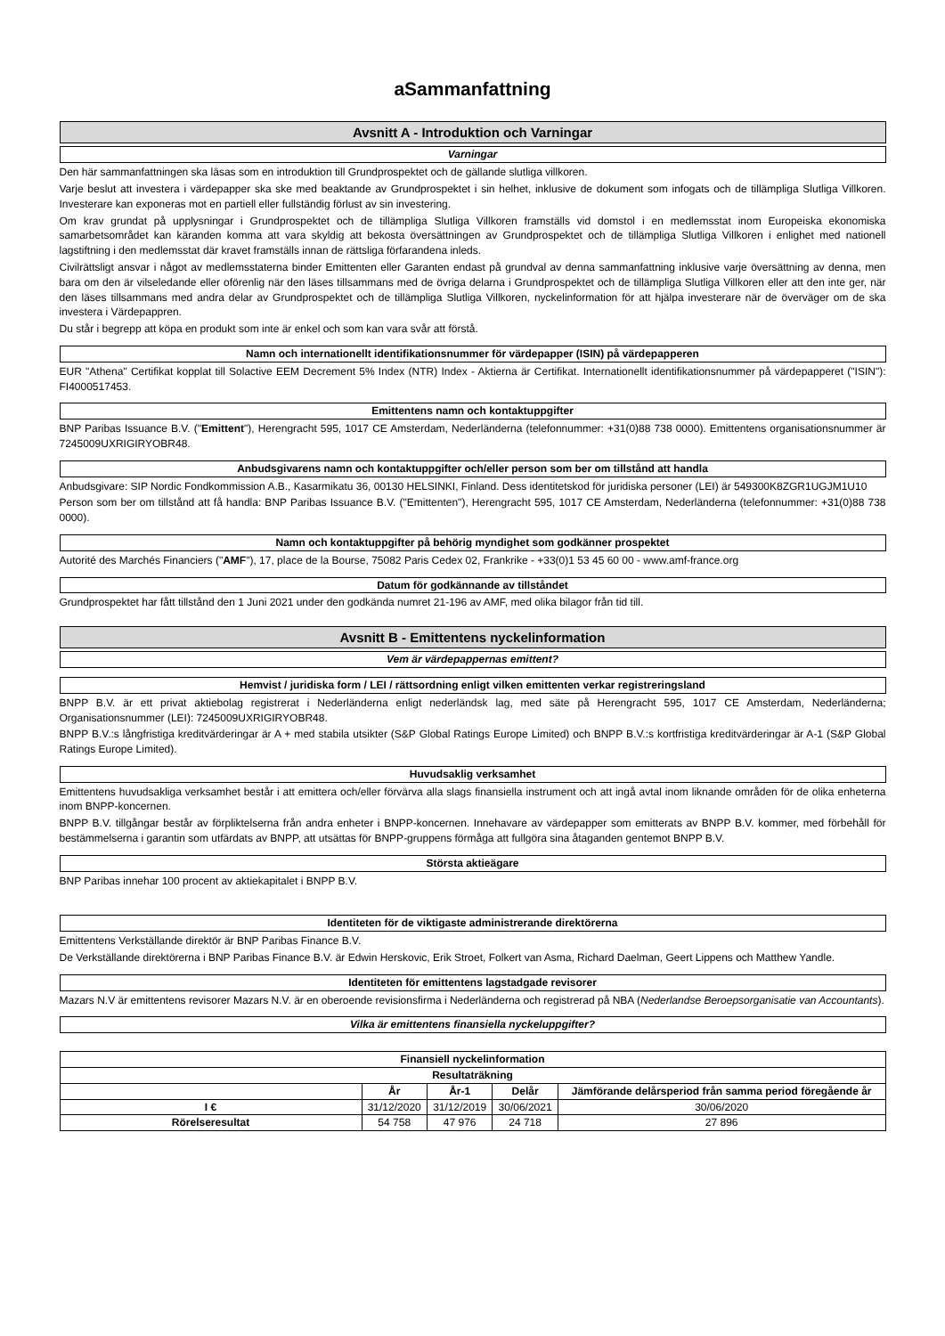aSammanfattning
Avsnitt A - Introduktion och Varningar
Varningar
Den här sammanfattningen ska läsas som en introduktion till Grundprospektet och de gällande slutliga villkoren.
Varje beslut att investera i värdepapper ska ske med beaktande av Grundprospektet i sin helhet, inklusive de dokument som infogats och de tillämpliga Slutliga Villkoren. Investerare kan exponeras mot en partiell eller fullständig förlust av sin investering.
Om krav grundat på upplysningar i Grundprospektet och de tillämpliga Slutliga Villkoren framställs vid domstol i en medlemsstat inom Europeiska ekonomiska samarbetsområdet kan käranden komma att vara skyldig att bekosta översättningen av Grundprospektet och de tillämpliga Slutliga Villkoren i enlighet med nationell lagstiftning i den medlemsstat där kravet framställs innan de rättsliga förfarandena inleds.
Civilrättsligt ansvar i något av medlemsstaterna binder Emittenten eller Garanten endast på grundval av denna sammanfattning inklusive varje översättning av denna, men bara om den är vilseledande eller oförenlig när den läses tillsammans med de övriga delarna i Grundprospektet och de tillämpliga Slutliga Villkoren eller att den inte ger, när den läses tillsammans med andra delar av Grundprospektet och de tillämpliga Slutliga Villkoren, nyckelinformation för att hjälpa investerare när de överväger om de ska investera i Värdepappren.
Du står i begrepp att köpa en produkt som inte är enkel och som kan vara svår att förstå.
Namn och internationellt identifikationsnummer för värdepapper (ISIN) på värdepapperen
EUR "Athena" Certifikat kopplat till Solactive EEM Decrement 5% Index (NTR) Index - Aktierna är Certifikat. Internationellt identifikationsnummer på värdepapperet ("ISIN"): FI4000517453.
Emittentens namn och kontaktuppgifter
BNP Paribas Issuance B.V. ("Emittent"), Herengracht 595, 1017 CE Amsterdam, Nederländerna (telefonnummer: +31(0)88 738 0000). Emittentens organisationsnummer är 7245009UXRIGIRYOBR48.
Anbudsgivarens namn och kontaktuppgifter och/eller person som ber om tillstånd att handla
Anbudsgivare: SIP Nordic Fondkommission A.B., Kasarmikatu 36, 00130 HELSINKI, Finland. Dess identitetskod för juridiska personer (LEI) är 549300K8ZGR1UGJM1U10
Person som ber om tillstånd att få handla: BNP Paribas Issuance B.V. ("Emittenten"), Herengracht 595, 1017 CE Amsterdam, Nederländerna (telefonnummer: +31(0)88 738 0000).
Namn och kontaktuppgifter på behörig myndighet som godkänner prospektet
Autorité des Marchés Financiers ("AMF"), 17, place de la Bourse, 75082 Paris Cedex 02, Frankrike - +33(0)1 53 45 60 00 - www.amf-france.org
Datum för godkännande av tillståndet
Grundprospektet har fått tillstånd den 1 Juni 2021 under den godkända numret 21-196 av AMF, med olika bilagor från tid till.
Avsnitt B - Emittentens nyckelinformation
Vem är värdepappernas emittent?
Hemvist / juridiska form / LEI / rättsordning enligt vilken emittenten verkar registreringsland
BNPP B.V. är ett privat aktiebolag registrerat i Nederländerna enligt nederländsk lag, med säte på Herengracht 595, 1017 CE Amsterdam, Nederländerna; Organisationsnummer (LEI): 7245009UXRIGIRYOBR48.
BNPP B.V.:s långfristiga kreditvärderingar är A + med stabila utsikter (S&P Global Ratings Europe Limited) och BNPP B.V.:s kortfristiga kreditvärderingar är A-1 (S&P Global Ratings Europe Limited).
Huvudsaklig verksamhet
Emittentens huvudsakliga verksamhet består i att emittera och/eller förvärva alla slags finansiella instrument och att ingå avtal inom liknande områden för de olika enheterna inom BNPP-koncernen.
BNPP B.V. tillgångar består av förpliktelserna från andra enheter i BNPP-koncernen. Innehavare av värdepapper som emitterats av BNPP B.V. kommer, med förbehåll för bestämmelserna i garantin som utfärdats av BNPP, att utsättas för BNPP-gruppens förmåga att fullgöra sina åtaganden gentemot BNPP B.V.
Största aktieägare
BNP Paribas innehar 100 procent av aktiekapitalet i BNPP B.V.
Identiteten för de viktigaste administrerande direktörerna
Emittentens Verkställande direktör är BNP Paribas Finance B.V.
De Verkställande direktörerna i BNP Paribas Finance B.V. är Edwin Herskovic, Erik Stroet, Folkert van Asma, Richard Daelman, Geert Lippens och Matthew Yandle.
Identiteten för emittentens lagstadgade revisorer
Mazars N.V är emittentens revisorer Mazars N.V. är en oberoende revisionsfirma i Nederländerna och registrerad på NBA (Nederlandse Beroepsorganisatie van Accountants).
Vilka är emittentens finansiella nyckeluppgifter?
| Finansiell nyckelinformation | | | | |
| --- | --- | --- | --- | --- |
| Resultaträkning | | | | |
| | År | År-1 | Delår | Jämförande delårsperiod från samma period föregående år |
| I € | 31/12/2020 | 31/12/2019 | 30/06/2021 | 30/06/2020 |
| Rörelseresultat | 54 758 | 47 976 | 24 718 | 27 896 |